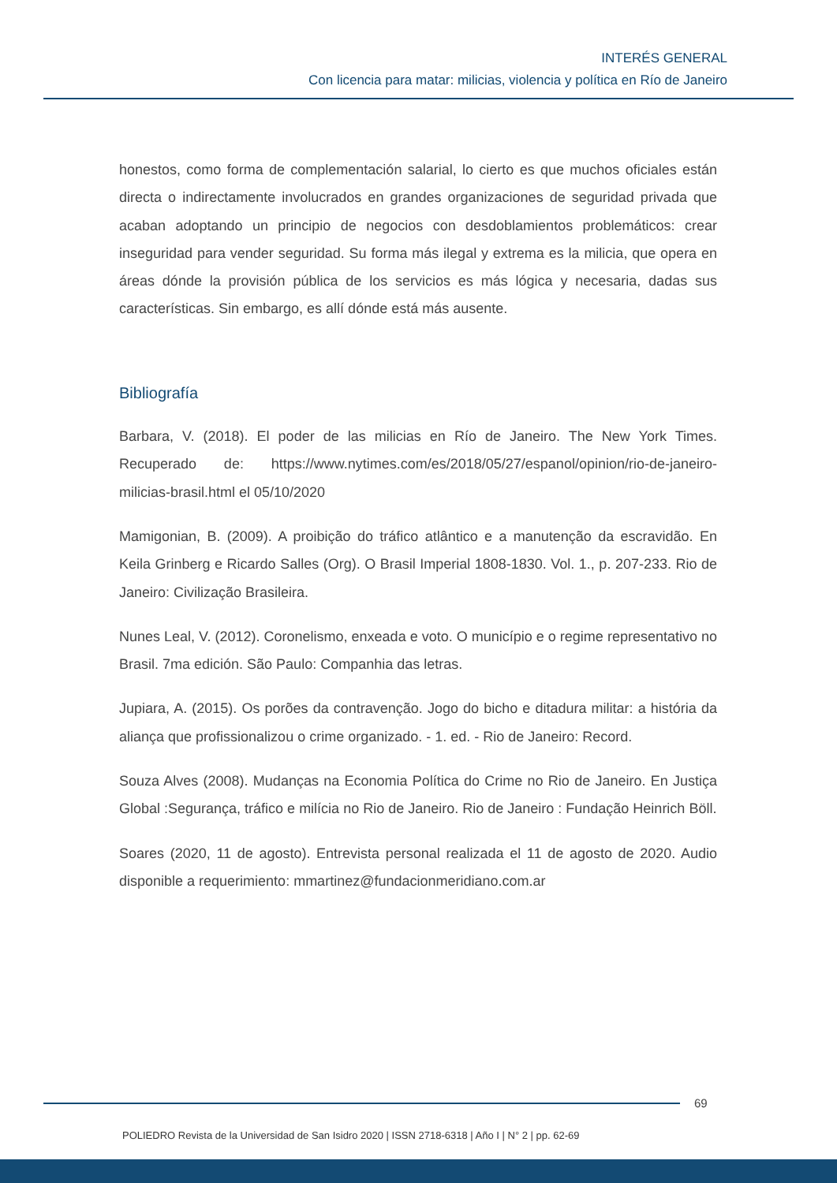INTERÉS GENERAL
Con licencia para matar: milicias, violencia y política en Río de Janeiro
honestos, como forma de complementación salarial, lo cierto es que muchos oficiales están directa o indirectamente involucrados en grandes organizaciones de seguridad privada que acaban adoptando un principio de negocios con desdoblamientos problemáticos: crear inseguridad para vender seguridad. Su forma más ilegal y extrema es la milicia, que opera en áreas dónde la provisión pública de los servicios es más lógica y necesaria, dadas sus características. Sin embargo, es allí dónde está más ausente.
Bibliografía
Barbara, V. (2018). El poder de las milicias en Río de Janeiro. The New York Times. Recuperado de: https://www.nytimes.com/es/2018/05/27/espanol/opinion/rio-de-janeiro-milicias-brasil.html el 05/10/2020
Mamigonian, B. (2009). A proibição do tráfico atlântico e a manutenção da escravidão. En Keila Grinberg e Ricardo Salles (Org). O Brasil Imperial 1808-1830. Vol. 1., p. 207-233. Rio de Janeiro: Civilização Brasileira.
Nunes Leal, V. (2012). Coronelismo, enxeada e voto. O município e o regime representativo no Brasil. 7ma edición. São Paulo: Companhia das letras.
Jupiara, A. (2015). Os porões da contravenção. Jogo do bicho e ditadura militar: a história da aliança que profissionalizou o crime organizado. - 1. ed. - Rio de Janeiro: Record.
Souza Alves (2008). Mudanças na Economia Política do Crime no Rio de Janeiro. En Justiça Global :Segurança, tráfico e milícia no Rio de Janeiro. Rio de Janeiro : Fundação Heinrich Böll.
Soares (2020, 11 de agosto). Entrevista personal realizada el 11 de agosto de 2020. Audio disponible a requerimiento: mmartinez@fundacionmeridiano.com.ar
69
POLIEDRO Revista de la Universidad de San Isidro 2020 | ISSN 2718-6318 | Año I | N° 2 | pp. 62-69